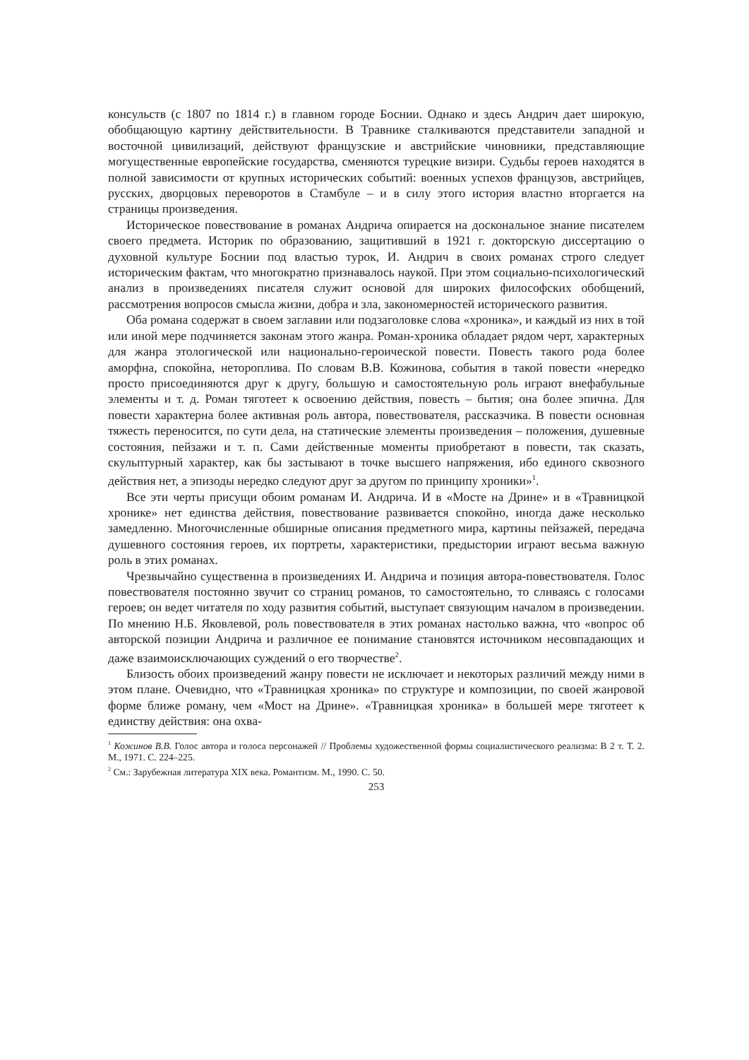консульств (с 1807 по 1814 г.) в главном городе Боснии. Однако и здесь Андрич дает широкую, обобщающую картину действительности. В Травнике сталкиваются представители западной и восточной цивилизаций, действуют французские и австрийские чиновники, представляющие могущественные европейские государства, сменяются турецкие визири. Судьбы героев находятся в полной зависимости от крупных исторических событий: военных успехов французов, австрийцев, русских, дворцовых переворотов в Стамбуле – и в силу этого история властно вторгается на страницы произведения.
Историческое повествование в романах Андрича опирается на доскональное знание писателем своего предмета. Историк по образованию, защитивший в 1921 г. докторскую диссертацию о духовной культуре Боснии под властью турок, И. Андрич в своих романах строго следует историческим фактам, что многократно признавалось наукой. При этом социально-психологический анализ в произведениях писателя служит основой для широких философских обобщений, рассмотрения вопросов смысла жизни, добра и зла, закономерностей исторического развития.
Оба романа содержат в своем заглавии или подзаголовке слова «хроника», и каждый из них в той или иной мере подчиняется законам этого жанра. Роман-хроника обладает рядом черт, характерных для жанра этологической или национально-героической повести. Повесть такого рода более аморфна, спокойна, нетороплива. По словам В.В. Кожинова, события в такой повести «нередко просто присоединяются друг к другу, большую и самостоятельную роль играют внефабульные элементы и т. д. Роман тяготеет к освоению действия, повесть – бытия; она более эпична. Для повести характерна более активная роль автора, повествователя, рассказчика. В повести основная тяжесть переносится, по сути дела, на статические элементы произведения – положения, душевные состояния, пейзажи и т. п. Сами действенные моменты приобретают в повести, так сказать, скульптурный характер, как бы застывают в точке высшего напряжения, ибо единого сквозного действия нет, а эпизоды нередко следуют друг за другом по принципу хроники»<sup>1</sup>.
Все эти черты присущи обоим романам И. Андрича. И в «Мосте на Дрине» и в «Травницкой хронике» нет единства действия, повествование развивается спокойно, иногда даже несколько замедленно. Многочисленные обширные описания предметного мира, картины пейзажей, передача душевного состояния героев, их портреты, характеристики, предыстории играют весьма важную роль в этих романах.
Чрезвычайно существенна в произведениях И. Андрича и позиция автора-повествователя. Голос повествователя постоянно звучит со страниц романов, то самостоятельно, то сливаясь с голосами героев; он ведет читателя по ходу развития событий, выступает связующим началом в произведении. По мнению Н.Б. Яковлевой, роль повествователя в этих романах настолько важна, что «вопрос об авторской позиции Андрича и различное ее понимание становятся источником несовпадающих и даже взаимоисключающих суждений о его творчестве<sup>2</sup>.
Близость обоих произведений жанру повести не исключает и некоторых различий между ними в этом плане. Очевидно, что «Травницкая хроника» по структуре и композиции, по своей жанровой форме ближе роману, чем «Мост на Дрине». «Травницкая хроника» в большей мере тяготеет к единству действия: она охва-
<sup>1</sup> Кожинов В.В. Голос автора и голоса персонажей // Проблемы художественной формы социалистического реализма: В 2 т. Т. 2. М., 1971. С. 224–225.
<sup>2</sup> См.: Зарубежная литература XIX века. Романтизм. М., 1990. С. 50.
253